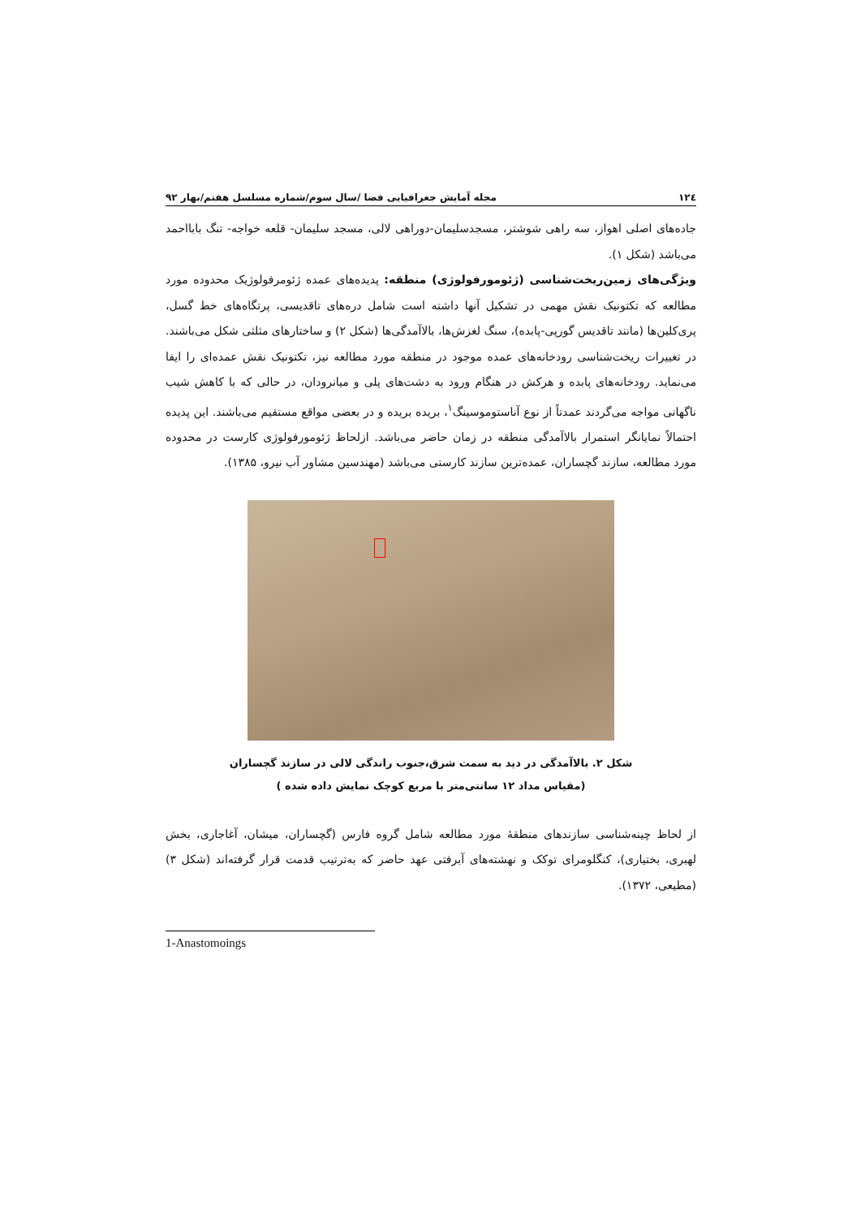۱۲٤ مجله آمایش جغرافیایی فضا /سال سوم/شماره مسلسل هفتم/بهار ۹۲
جاده‌های اصلی اهواز، سه راهی شوشتر، مسجدسلیمان-دوراهی لالی، مسجد سلیمان- قلعه خواجه- تنگ بابااحمد می‌باشد (شکل ۱).
ویژگی‌های زمین‌ریخت‌شناسی (ژئومورفولوژی) منطقه: پدیده‌های عمده ژئومرفولوژیک محدوده مورد مطالعه که تکتونیک نقش مهمی در تشکیل آنها داشته است شامل دره‌های تاقدیسی، پرتگاه‌های خط گسل، پری‌کلین‌ها (مانند تاقدیس گورپی-پابده)، سنگ لغزش‌ها، بالاآمدگی‌ها (شکل ۲) و ساختارهای مثلثی شکل می‌باشند. در تغییرات ریخت‌شناسی رودخانه‌های عمده موجود در منطقه مورد مطالعه نیز، تکتونیک نقش عمده‌ای را ایفا می‌نماید. رودخانه‌های پابده و هرکش در هنگام ورود به دشت‌های پلی و میانرودان، در حالی که با کاهش شیب ناگهانی مواجه می‌گردند عمدتاً از نوع آناستوموسینگ<sup>۱</sup>، بریده بریده و در بعضی مواقع مستقیم می‌باشند. این پدیده احتمالاً نمایانگر استمرار بالاآمدگی منطقه در زمان حاضر می‌باشد. ازلحاظ ژئومورفولوژی کارست در محدوده مورد مطالعه، سازند گچساران، عمده‌ترین سازند کارستی می‌باشد (مهندسین مشاور آب نیرو، ۱۳۸۵).
شکل ۲. بالاآمدگی در دید به سمت شرق،جنوب راندگی لالی در سازند گچساران
(مقیاس مداد ۱۲ سانتی‌متر با مربع کوچک نمایش داده شده )
از لحاظ چینه‌شناسی سازندهای منطقهٔ مورد مطالعه شامل گروه فارس (گچساران، میشان، آغاجاری، بخش لهبری، بختیاری)، کنگلومرای توکک و نهشته‌های آبرفتی عهد حاضر که به‌ترتیب قدمت قرار گرفته‌اند (شکل ۳) (مطیعی، ۱۳۷۲).
1-Anastomoings